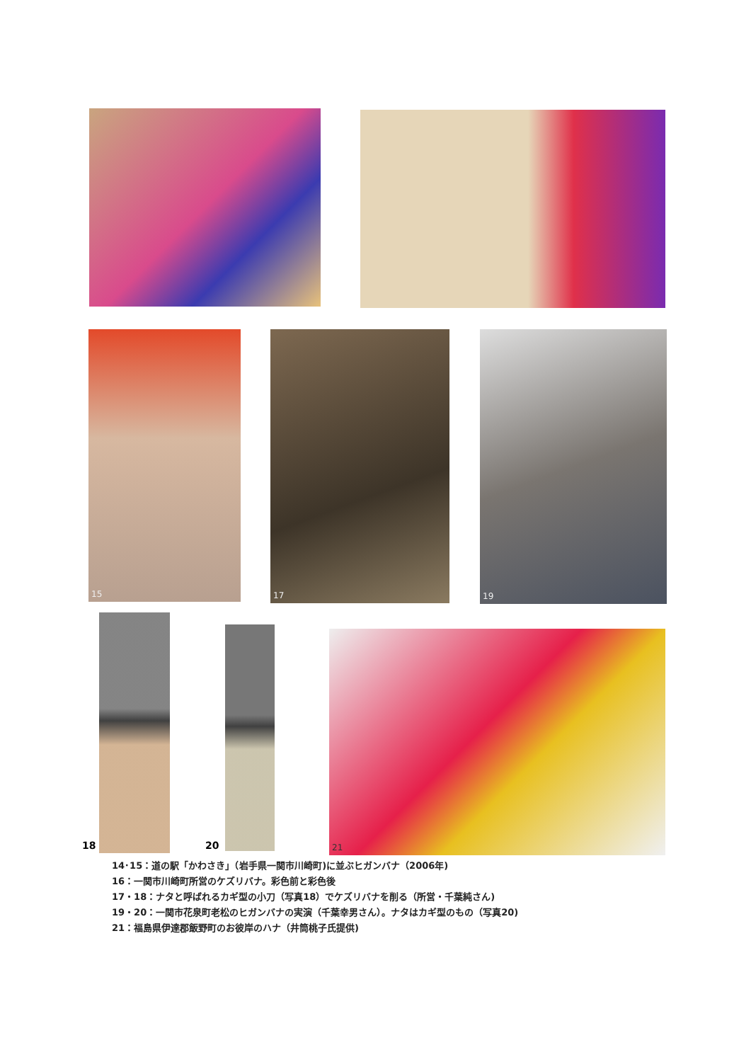15 17 19
18 20
21
14･15：道の駅「かわさき」（岩手県一関市川崎町)に並ぶヒガンバナ（2006年)
16：一関市川崎町所営のケズリバナ。彩色前と彩色後
17・18：ナタと呼ばれるカギ型の小刀（写真18）でケズリバナを削る（所営・千葉純さん)
19・20：一関市花泉町老松のヒガンバナの実演（千葉幸男さん）。ナタはカギ型のもの（写真20)
21：福島県伊達郡飯野町のお彼岸のハナ（井筒桃子氏提供)